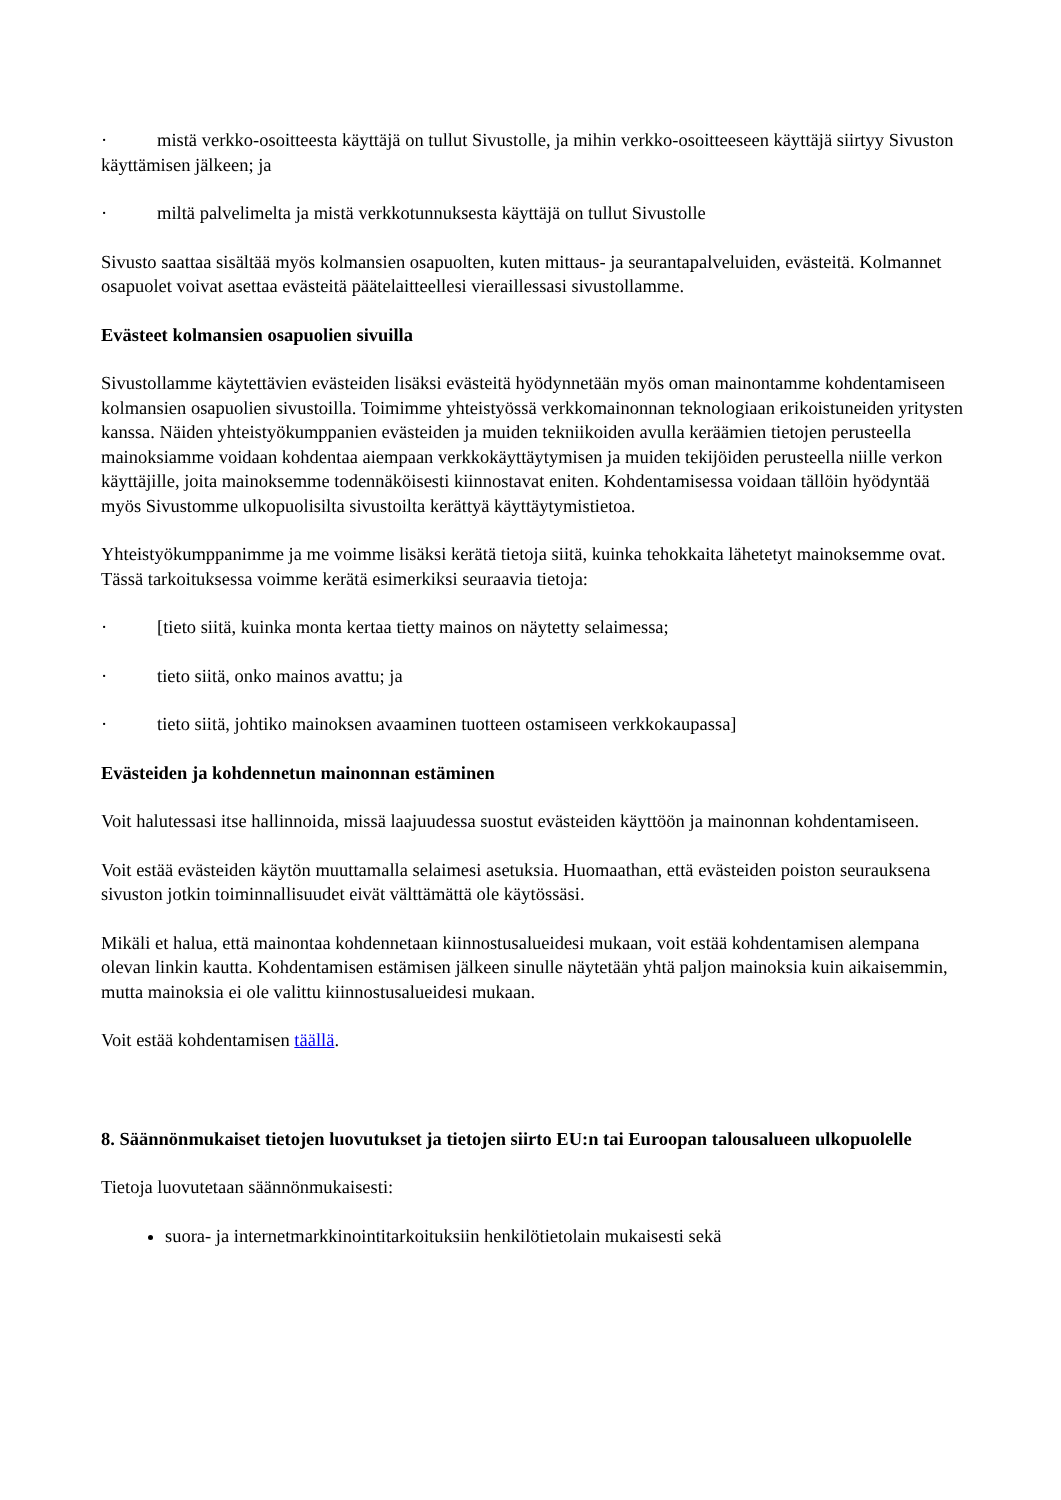· mistä verkko-osoitteesta käyttäjä on tullut Sivustolle, ja mihin verkko-osoitteeseen käyttäjä siirtyy Sivuston käyttämisen jälkeen; ja
· miltä palvelimelta ja mistä verkkotunnuksesta käyttäjä on tullut Sivustolle
Sivusto saattaa sisältää myös kolmansien osapuolten, kuten mittaus- ja seurantapalveluiden, evästeitä. Kolmannet osapuolet voivat asettaa evästeitä päätelaitteellesi vieraillessasi sivustollamme.
Evästeet kolmansien osapuolien sivuilla
Sivustollamme käytettävien evästeiden lisäksi evästeitä hyödynnetään myös oman mainontamme kohdentamiseen kolmansien osapuolien sivustoilla. Toimimme yhteistyössä verkkomainonnan teknologiaan erikoistuneiden yritysten kanssa. Näiden yhteistyökumppanien evästeiden ja muiden tekniikoiden avulla keräämien tietojen perusteella mainoksiamme voidaan kohdentaa aiempaan verkkokäyttäytymisen ja muiden tekijöiden perusteella niille verkon käyttäjille, joita mainoksemme todennäköisesti kiinnostavat eniten. Kohdentamisessa voidaan tällöin hyödyntää myös Sivustomme ulkopuolisilta sivustoilta kerättyä käyttäytymistietoa.
Yhteistyökumppanimme ja me voimme lisäksi kerätä tietoja siitä, kuinka tehokkaita lähetetyt mainoksemme ovat. Tässä tarkoituksessa voimme kerätä esimerkiksi seuraavia tietoja:
· [tieto siitä, kuinka monta kertaa tietty mainos on näytetty selaimessa;
· tieto siitä, onko mainos avattu; ja
· tieto siitä, johtiko mainoksen avaaminen tuotteen ostamiseen verkkokaupassa]
Evästeiden ja kohdennetun mainonnan estäminen
Voit halutessasi itse hallinnoida, missä laajuudessa suostut evästeiden käyttöön ja mainonnan kohdentamiseen.
Voit estää evästeiden käytön muuttamalla selaimesi asetuksia. Huomaathan, että evästeiden poiston seurauksena sivuston jotkin toiminnallisuudet eivät välttämättä ole käytössäsi.
Mikäli et halua, että mainontaa kohdennetaan kiinnostusalueidesi mukaan, voit estää kohdentamisen alempana olevan linkin kautta. Kohdentamisen estämisen jälkeen sinulle näytetään yhtä paljon mainoksia kuin aikaisemmin, mutta mainoksia ei ole valittu kiinnostusalueidesi mukaan.
Voit estää kohdentamisen täällä.
8. Säännönmukaiset tietojen luovutukset ja tietojen siirto EU:n tai Euroopan talousalueen ulkopuolelle
Tietoja luovutetaan säännönmukaisesti:
suora- ja internetmarkkinointitarkoituksiin henkilötietolain mukaisesti sekä